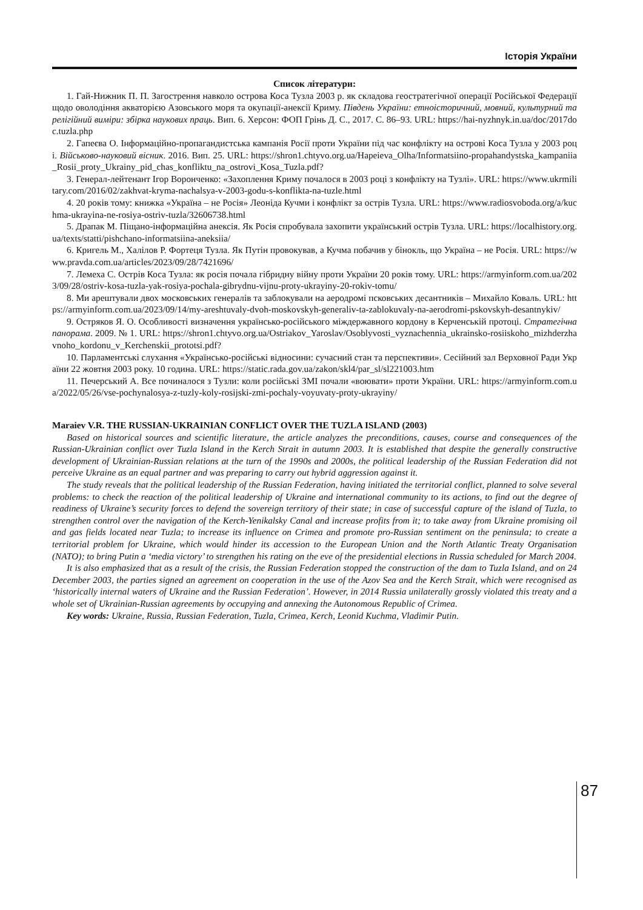Історія України
Список літератури:
1. Гай-Нижник П. П. Загострення навколо острова Коса Тузла 2003 р. як складова геостратегічної операції Російської Федерації щодо оволодіння акваторією Азовського моря та окупації-анексії Криму. Південь України: етноісторичний, мовний, культурний та релігійний виміри: збірка наукових праць. Вип. 6. Херсон: ФОП Грінь Д. С., 2017. С. 86–93. URL: https://hai-nyzhnyk.in.ua/doc/2017doc.tuzla.php
2. Гапеєва О. Інформаційно-пропагандистська кампанія Росії проти України під час конфлікту на острові Коса Тузла у 2003 році. Військово-науковий вісник. 2016. Вип. 25. URL: https://shron1.chtyvo.org.ua/Hapeieva_Olha/Informatsiino-propahandystska_kampaniia_Rosii_proty_Ukrainy_pid_chas_konfliktu_na_ostrovi_Kosa_Tuzla.pdf?
3. Генерал-лейтенант Ігор Воронченко: «Захоплення Криму почалося в 2003 році з конфлікту на Тузлі». URL: https://www.ukrmilitary.com/2016/02/zakhvat-kryma-nachalsya-v-2003-godu-s-konflikta-na-tuzle.html
4. 20 років тому: книжка «Україна – не Росія» Леоніда Кучми і конфлікт за острів Тузла. URL: https://www.radiosvoboda.org/a/kuchma-ukrayina-ne-rosiya-ostriv-tuzla/32606738.html
5. Драпак М. Піщано-інформаційна анексія. Як Росія спробувала захопити український острів Тузла. URL: https://localhistory.org.ua/texts/statti/pishchano-informatsiina-aneksiia/
6. Кригель М., Халілов Р. Фортеця Тузла. Як Путін провокував, а Кучма побачив у бінокль, що Україна – не Росія. URL: https://www.pravda.com.ua/articles/2023/09/28/7421696/
7. Лемеха С. Острів Коса Тузла: як росія почала гібридну війну проти України 20 років тому. URL: https://armyinform.com.ua/2023/09/28/ostriv-kosa-tuzla-yak-rosiya-pochala-gibrydnu-vijnu-proty-ukrayiny-20-rokiv-tomu/
8. Ми арештували двох московських генералів та заблокували на аеродромі псковських десантників – Михайло Коваль. URL: https://armyinform.com.ua/2023/09/14/my-areshtuvaly-dvoh-moskovskyh-generaliv-ta-zablokuvaly-na-aerodromi-pskovskyh-desantnykiv/
9. Остряков Я. О. Особливості визначення українсько-російського міждержавного кордону в Керченській протоці. Стратегічна панорама. 2009. № 1. URL: https://shron1.chtyvo.org.ua/Ostriakov_Yaroslav/Osoblyvosti_vyznachennia_ukrainsko-rosiiskoho_mizhderzhavnoho_kordonu_v_Kerchenskii_prototsi.pdf?
10. Парламентські слухання «Українсько-російські відносини: сучасний стан та перспективи». Сесійний зал Верховної Ради України 22 жовтня 2003 року. 10 година. URL: https://static.rada.gov.ua/zakon/skl4/par_sl/sl221003.htm
11. Печерський А. Все починалося з Тузли: коли російські ЗМІ почали «воювати» проти України. URL: https://armyinform.com.ua/2022/05/26/vse-pochynalosya-z-tuzly-koly-rosijski-zmi-pochaly-voyuvaty-proty-ukrayiny/
Maraiev V.R. THE RUSSIAN-UKRAINIAN CONFLICT OVER THE TUZLA ISLAND (2003)
Based on historical sources and scientific literature, the article analyzes the preconditions, causes, course and consequences of the Russian-Ukrainian conflict over Tuzla Island in the Kerch Strait in autumn 2003. It is established that despite the generally constructive development of Ukrainian-Russian relations at the turn of the 1990s and 2000s, the political leadership of the Russian Federation did not perceive Ukraine as an equal partner and was preparing to carry out hybrid aggression against it.
The study reveals that the political leadership of the Russian Federation, having initiated the territorial conflict, planned to solve several problems: to check the reaction of the political leadership of Ukraine and international community to its actions, to find out the degree of readiness of Ukraine’s security forces to defend the sovereign territory of their state; in case of successful capture of the island of Tuzla, to strengthen control over the navigation of the Kerch-Yenikalsky Canal and increase profits from it; to take away from Ukraine promising oil and gas fields located near Tuzla; to increase its influence on Crimea and promote pro-Russian sentiment on the peninsula; to create a territorial problem for Ukraine, which would hinder its accession to the European Union and the North Atlantic Treaty Organisation (NATO); to bring Putin a ‘media victory’ to strengthen his rating on the eve of the presidential elections in Russia scheduled for March 2004.
It is also emphasized that as a result of the crisis, the Russian Federation stopped the construction of the dam to Tuzla Island, and on 24 December 2003, the parties signed an agreement on cooperation in the use of the Azov Sea and the Kerch Strait, which were recognised as ‘historically internal waters of Ukraine and the Russian Federation’. However, in 2014 Russia unilaterally grossly violated this treaty and a whole set of Ukrainian-Russian agreements by occupying and annexing the Autonomous Republic of Crimea.
Key words: Ukraine, Russia, Russian Federation, Tuzla, Crimea, Kerch, Leonid Kuchma, Vladimir Putin.
87